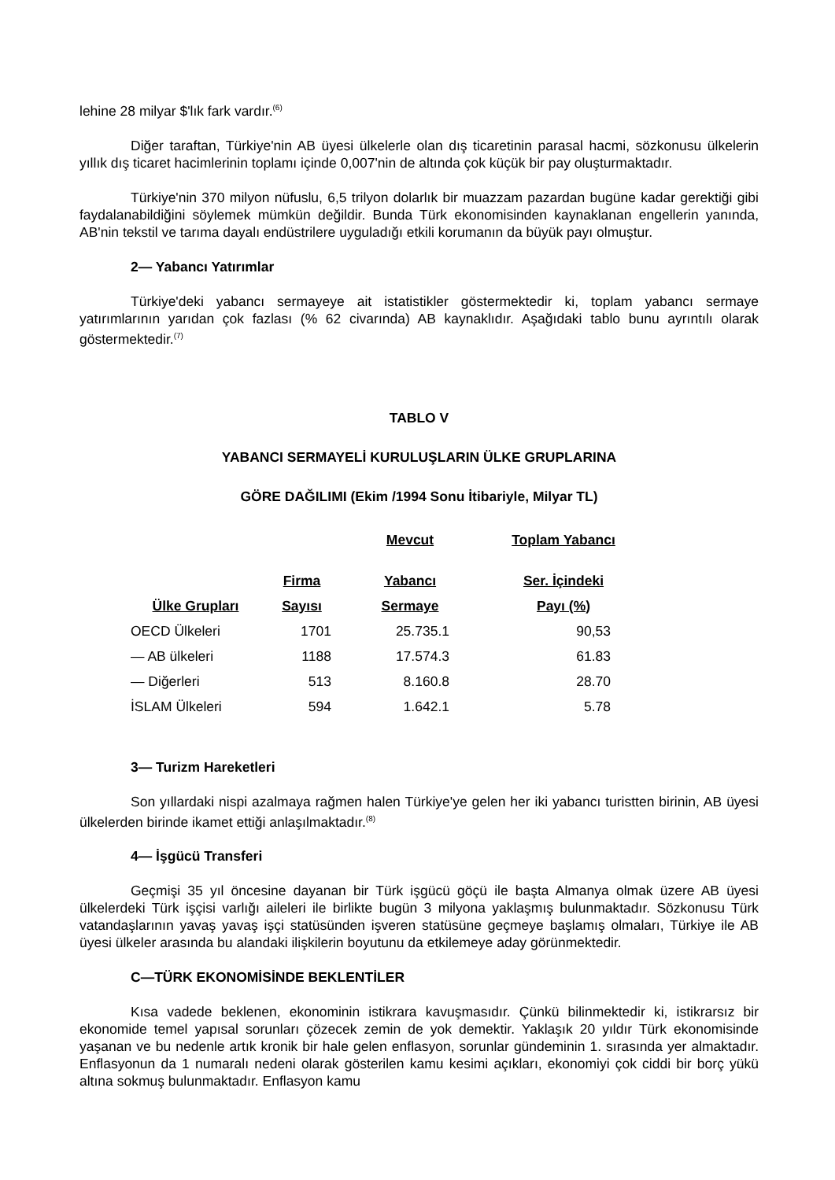lehine 28 milyar $'lık fark vardır.<sup>(6)</sup>
Diğer taraftan, Türkiye'nin AB üyesi ülkelerle olan dış ticaretinin parasal hacmi, sözkonusu ülkelerin yıllık dış ticaret hacimlerinin toplamı içinde 0,007'nin de altında çok küçük bir pay oluşturmaktadır.
Türkiye'nin 370 milyon nüfuslu, 6,5 trilyon dolarlık bir muazzam pazardan bugüne kadar gerektiği gibi faydalanabildiğini söylemek mümkün değildir. Bunda Türk ekonomisinden kaynaklanan engellerin yanında, AB'nin tekstil ve tarıma dayalı endüstrilere uyguladığı etkili korumanın da büyük payı olmuştur.
2— Yabancı Yatırımlar
Türkiye'deki yabancı sermayeye ait istatistikler göstermektedir ki, toplam yabancı sermaye yatırımlarının yarıdan çok fazlası (% 62 civarında) AB kaynaklıdır. Aşağıdaki tablo bunu ayrıntılı olarak göstermektedir.<sup>(7)</sup>
TABLO V
YABANCI SERMAYELİ KURULUŞLARIN ÜLKE GRUPLARINA
GÖRE DAĞILIMI (Ekim /1994 Sonu İtibariyle, Milyar TL)
| | | Mevcut | Toplam Yabancı |
| --- | --- | --- | --- |
| | Firma | Yabancı | Ser. İçindeki |
| Ülke Grupları | Sayısı | Sermaye | Payı (%) |
| OECD Ülkeleri | 1701 | 25.735.1 | 90,53 |
| — AB ülkeleri | 1188 | 17.574.3 | 61.83 |
| — Diğerleri | 513 | 8.160.8 | 28.70 |
| İSLAM Ülkeleri | 594 | 1.642.1 | 5.78 |
3— Turizm Hareketleri
Son yıllardaki nispi azalmaya rağmen halen Türkiye'ye gelen her iki yabancı turistten birinin, AB üyesi ülkelerden birinde ikamet ettiği anlaşılmaktadır.<sup>(8)</sup>
4— İşgücü Transferi
Geçmişi 35 yıl öncesine dayanan bir Türk işgücü göçü ile başta Almanya olmak üzere AB üyesi ülkelerdeki Türk işçisi varlığı aileleri ile birlikte bugün 3 milyona yaklaşmış bulunmaktadır. Sözkonusu Türk vatandaşlarının yavaş yavaş işçi statüsünden işveren statüsüne geçmeye başlamış olmaları, Türkiye ile AB üyesi ülkeler arasında bu alandaki ilişkilerin boyutunu da etkilemeye aday görünmektedir.
C—TÜRK EKONOMİSİNDE BEKLENTİLER
Kısa vadede beklenen, ekonominin istikrara kavuşmasıdır. Çünkü bilinmektedir ki, istikrarsız bir ekonomide temel yapısal sorunları çözecek zemin de yok demektir. Yaklaşık 20 yıldır Türk ekonomisinde yaşanan ve bu nedenle artık kronik bir hale gelen enflasyon, sorunlar gündeminin 1. sırasında yer almaktadır. Enflasyonun da 1 numaralı nedeni olarak gösterilen kamu kesimi açıkları, ekonomiyi çok ciddi bir borç yükü altına sokmuş bulunmaktadır. Enflasyon kamu